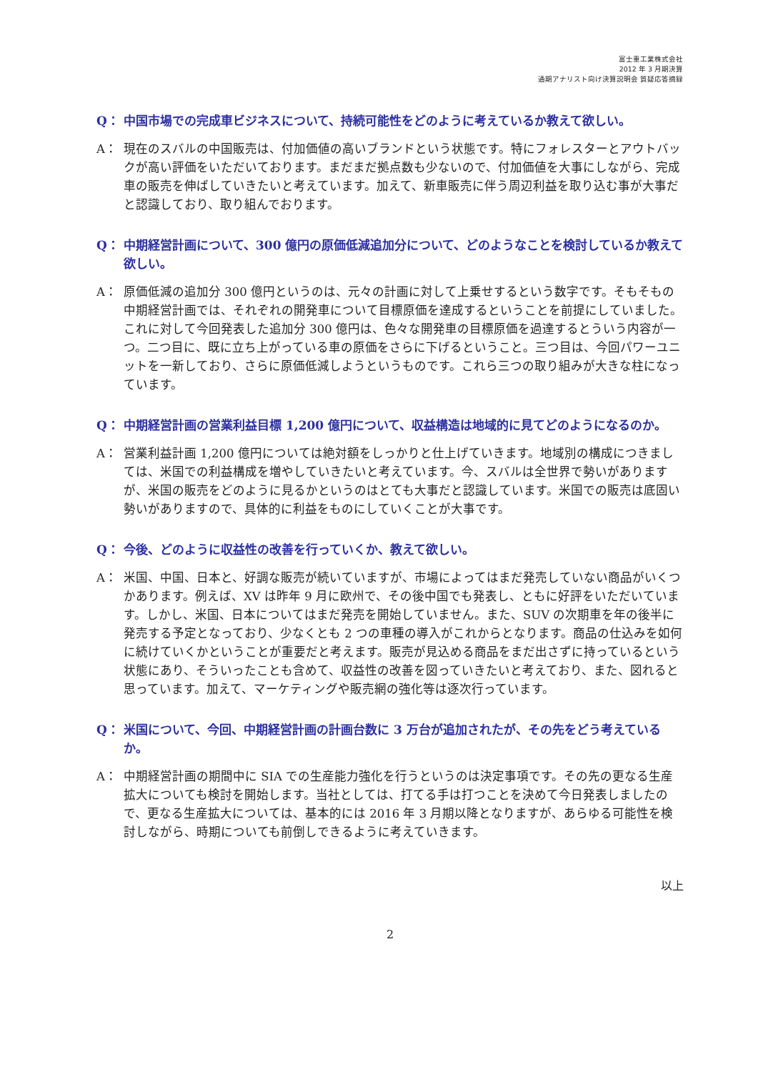富士重工業株式会社
2012 年 3 月期決算
通期アナリスト向け決算説明会 質疑応答摘録
Q： 中国市場での完成車ビジネスについて、持続可能性をどのように考えているか教えて欲しい。
A： 現在のスバルの中国販売は、付加価値の高いブランドという状態です。特にフォレスターとアウトバックが高い評価をいただいております。まだまだ拠点数も少ないので、付加価値を大事にしながら、完成車の販売を伸ばしていきたいと考えています。加えて、新車販売に伴う周辺利益を取り込む事が大事だと認識しており、取り組んでおります。
Q： 中期経営計画について、300 億円の原価低減追加分について、どのようなことを検討しているか教えて欲しい。
A： 原価低減の追加分 300 億円というのは、元々の計画に対して上乗せするという数字です。そもそもの中期経営計画では、それぞれの開発車について目標原価を達成するということを前提にしていました。これに対して今回発表した追加分 300 億円は、色々な開発車の目標原価を過達するとういう内容が一つ。二つ目に、既に立ち上がっている車の原価をさらに下げるということ。三つ目は、今回パワーユニットを一新しており、さらに原価低減しようというものです。これら三つの取り組みが大きな柱になっています。
Q： 中期経営計画の営業利益目標 1,200 億円について、収益構造は地域的に見てどのようになるのか。
A： 営業利益計画 1,200 億円については絶対額をしっかりと仕上げていきます。地域別の構成につきましては、米国での利益構成を増やしていきたいと考えています。今、スバルは全世界で勢いがありますが、米国の販売をどのように見るかというのはとても大事だと認識しています。米国での販売は底固い勢いがありますので、具体的に利益をものにしていくことが大事です。
Q： 今後、どのように収益性の改善を行っていくか、教えて欲しい。
A： 米国、中国、日本と、好調な販売が続いていますが、市場によってはまだ発売していない商品がいくつかあります。例えば、XV は昨年 9 月に欧州で、その後中国でも発表し、ともに好評をいただいています。しかし、米国、日本についてはまだ発売を開始していません。また、SUV の次期車を年の後半に発売する予定となっており、少なくとも 2 つの車種の導入がこれからとなります。商品の仕込みを如何に続けていくかということが重要だと考えます。販売が見込める商品をまだ出さずに持っているという状態にあり、そういったことも含めて、収益性の改善を図っていきたいと考えており、また、図れると思っています。加えて、マーケティングや販売網の強化等は逐次行っています。
Q： 米国について、今回、中期経営計画の計画台数に 3 万台が追加されたが、その先をどう考えているか。
A： 中期経営計画の期間中に SIA での生産能力強化を行うというのは決定事項です。その先の更なる生産拡大についても検討を開始します。当社としては、打てる手は打つことを決めて今日発表しましたので、更なる生産拡大については、基本的には 2016 年 3 月期以降となりますが、あらゆる可能性を検討しながら、時期についても前倒しできるように考えていきます。
以上
2